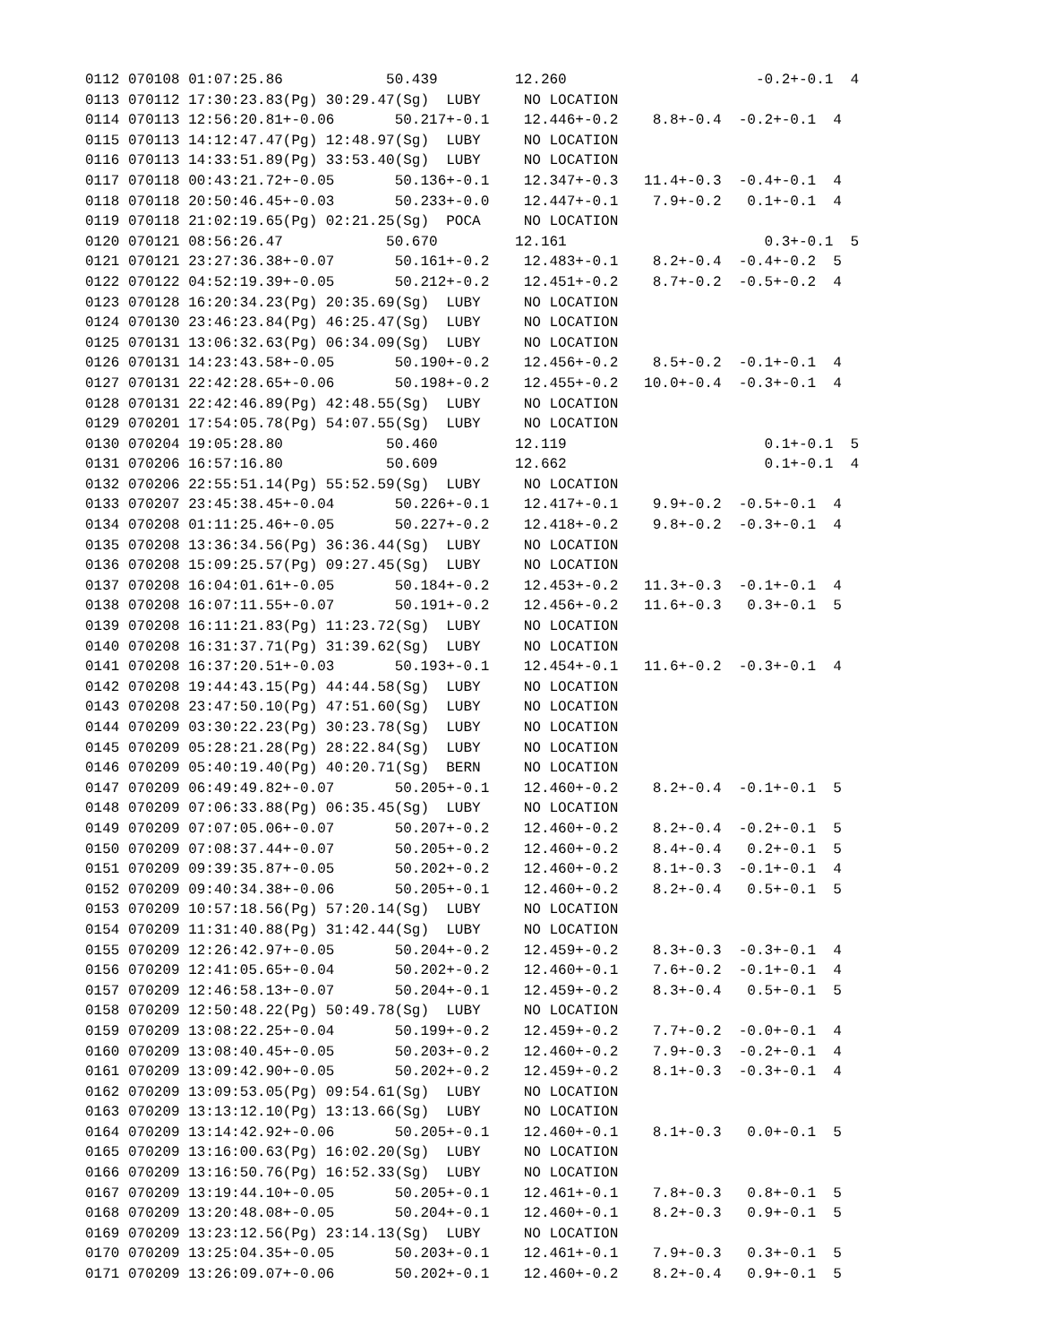0112 070108 01:07:25.86            50.439         12.260                      -0.2+-0.1  4
0113 070112 17:30:23.83(Pg) 30:29.47(Sg)  LUBY     NO LOCATION
0114 070113 12:56:20.81+-0.06       50.217+-0.1    12.446+-0.2    8.8+-0.4  -0.2+-0.1  4
0115 070113 14:12:47.47(Pg) 12:48.97(Sg)  LUBY     NO LOCATION
0116 070113 14:33:51.89(Pg) 33:53.40(Sg)  LUBY     NO LOCATION
0117 070118 00:43:21.72+-0.05       50.136+-0.1    12.347+-0.3   11.4+-0.3  -0.4+-0.1  4
0118 070118 20:50:46.45+-0.03       50.233+-0.0    12.447+-0.1    7.9+-0.2   0.1+-0.1  4
0119 070118 21:02:19.65(Pg) 02:21.25(Sg)  POCA     NO LOCATION
0120 070121 08:56:26.47            50.670         12.161                       0.3+-0.1  5
0121 070121 23:27:36.38+-0.07       50.161+-0.2    12.483+-0.1    8.2+-0.4  -0.4+-0.2  5
0122 070122 04:52:19.39+-0.05       50.212+-0.2    12.451+-0.2    8.7+-0.2  -0.5+-0.2  4
0123 070128 16:20:34.23(Pg) 20:35.69(Sg)  LUBY     NO LOCATION
0124 070130 23:46:23.84(Pg) 46:25.47(Sg)  LUBY     NO LOCATION
0125 070131 13:06:32.63(Pg) 06:34.09(Sg)  LUBY     NO LOCATION
0126 070131 14:23:43.58+-0.05       50.190+-0.2    12.456+-0.2    8.5+-0.2  -0.1+-0.1  4
0127 070131 22:42:28.65+-0.06       50.198+-0.2    12.455+-0.2   10.0+-0.4  -0.3+-0.1  4
0128 070131 22:42:46.89(Pg) 42:48.55(Sg)  LUBY     NO LOCATION
0129 070201 17:54:05.78(Pg) 54:07.55(Sg)  LUBY     NO LOCATION
0130 070204 19:05:28.80            50.460         12.119                       0.1+-0.1  5
0131 070206 16:57:16.80            50.609         12.662                       0.1+-0.1  4
0132 070206 22:55:51.14(Pg) 55:52.59(Sg)  LUBY     NO LOCATION
0133 070207 23:45:38.45+-0.04       50.226+-0.1    12.417+-0.1    9.9+-0.2  -0.5+-0.1  4
0134 070208 01:11:25.46+-0.05       50.227+-0.2    12.418+-0.2    9.8+-0.2  -0.3+-0.1  4
0135 070208 13:36:34.56(Pg) 36:36.44(Sg)  LUBY     NO LOCATION
0136 070208 15:09:25.57(Pg) 09:27.45(Sg)  LUBY     NO LOCATION
0137 070208 16:04:01.61+-0.05       50.184+-0.2    12.453+-0.2   11.3+-0.3  -0.1+-0.1  4
0138 070208 16:07:11.55+-0.07       50.191+-0.2    12.456+-0.2   11.6+-0.3   0.3+-0.1  5
0139 070208 16:11:21.83(Pg) 11:23.72(Sg)  LUBY     NO LOCATION
0140 070208 16:31:37.71(Pg) 31:39.62(Sg)  LUBY     NO LOCATION
0141 070208 16:37:20.51+-0.03       50.193+-0.1    12.454+-0.1   11.6+-0.2  -0.3+-0.1  4
0142 070208 19:44:43.15(Pg) 44:44.58(Sg)  LUBY     NO LOCATION
0143 070208 23:47:50.10(Pg) 47:51.60(Sg)  LUBY     NO LOCATION
0144 070209 03:30:22.23(Pg) 30:23.78(Sg)  LUBY     NO LOCATION
0145 070209 05:28:21.28(Pg) 28:22.84(Sg)  LUBY     NO LOCATION
0146 070209 05:40:19.40(Pg) 40:20.71(Sg)  BERN     NO LOCATION
0147 070209 06:49:49.82+-0.07       50.205+-0.1    12.460+-0.2    8.2+-0.4  -0.1+-0.1  5
0148 070209 07:06:33.88(Pg) 06:35.45(Sg)  LUBY     NO LOCATION
0149 070209 07:07:05.06+-0.07       50.207+-0.2    12.460+-0.2    8.2+-0.4  -0.2+-0.1  5
0150 070209 07:08:37.44+-0.07       50.205+-0.2    12.460+-0.2    8.4+-0.4   0.2+-0.1  5
0151 070209 09:39:35.87+-0.05       50.202+-0.2    12.460+-0.2    8.1+-0.3  -0.1+-0.1  4
0152 070209 09:40:34.38+-0.06       50.205+-0.1    12.460+-0.2    8.2+-0.4   0.5+-0.1  5
0153 070209 10:57:18.56(Pg) 57:20.14(Sg)  LUBY     NO LOCATION
0154 070209 11:31:40.88(Pg) 31:42.44(Sg)  LUBY     NO LOCATION
0155 070209 12:26:42.97+-0.05       50.204+-0.2    12.459+-0.2    8.3+-0.3  -0.3+-0.1  4
0156 070209 12:41:05.65+-0.04       50.202+-0.2    12.460+-0.1    7.6+-0.2  -0.1+-0.1  4
0157 070209 12:46:58.13+-0.07       50.204+-0.1    12.459+-0.2    8.3+-0.4   0.5+-0.1  5
0158 070209 12:50:48.22(Pg) 50:49.78(Sg)  LUBY     NO LOCATION
0159 070209 13:08:22.25+-0.04       50.199+-0.2    12.459+-0.2    7.7+-0.2  -0.0+-0.1  4
0160 070209 13:08:40.45+-0.05       50.203+-0.2    12.460+-0.2    7.9+-0.3  -0.2+-0.1  4
0161 070209 13:09:42.90+-0.05       50.202+-0.2    12.459+-0.2    8.1+-0.3  -0.3+-0.1  4
0162 070209 13:09:53.05(Pg) 09:54.61(Sg)  LUBY     NO LOCATION
0163 070209 13:13:12.10(Pg) 13:13.66(Sg)  LUBY     NO LOCATION
0164 070209 13:14:42.92+-0.06       50.205+-0.1    12.460+-0.1    8.1+-0.3   0.0+-0.1  5
0165 070209 13:16:00.63(Pg) 16:02.20(Sg)  LUBY     NO LOCATION
0166 070209 13:16:50.76(Pg) 16:52.33(Sg)  LUBY     NO LOCATION
0167 070209 13:19:44.10+-0.05       50.205+-0.1    12.461+-0.1    7.8+-0.3   0.8+-0.1  5
0168 070209 13:20:48.08+-0.05       50.204+-0.1    12.460+-0.1    8.2+-0.3   0.9+-0.1  5
0169 070209 13:23:12.56(Pg) 23:14.13(Sg)  LUBY     NO LOCATION
0170 070209 13:25:04.35+-0.05       50.203+-0.1    12.461+-0.1    7.9+-0.3   0.3+-0.1  5
0171 070209 13:26:09.07+-0.06       50.202+-0.1    12.460+-0.2    8.2+-0.4   0.9+-0.1  5